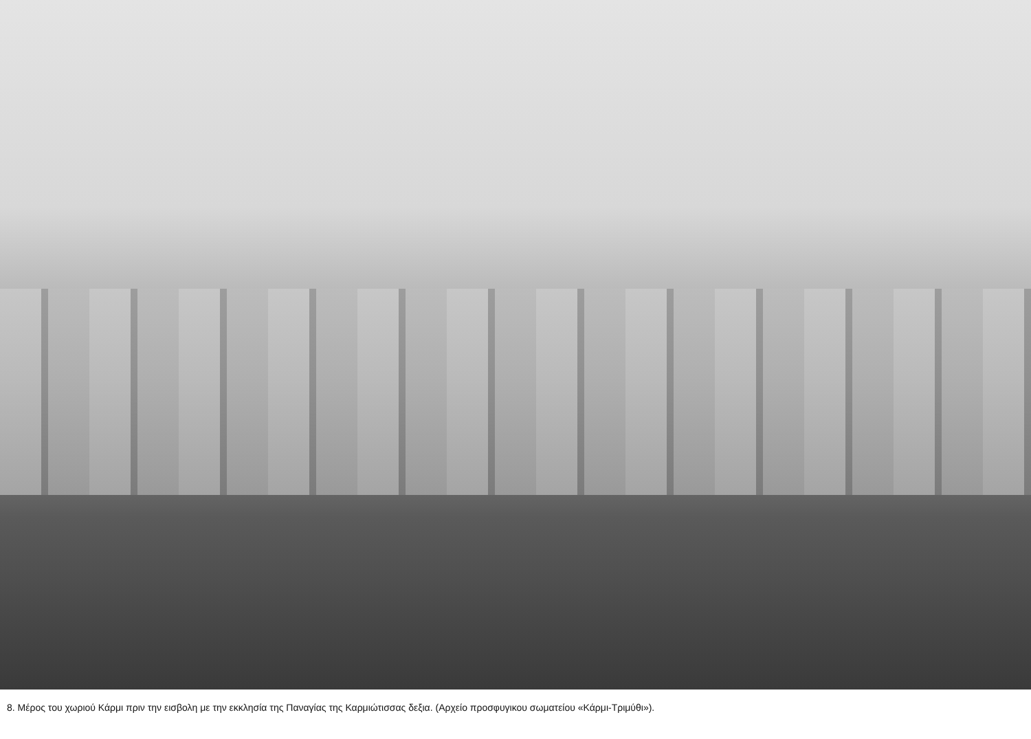8. Μέρος του χωριού Κάρμι πριν την εισβολη με την εκκλησία της Παναγίας της Καρμιώτισσας δεξια. (Αρχείο προσφυγικου σωματείου «Κάρμι-Τριμύθι»).